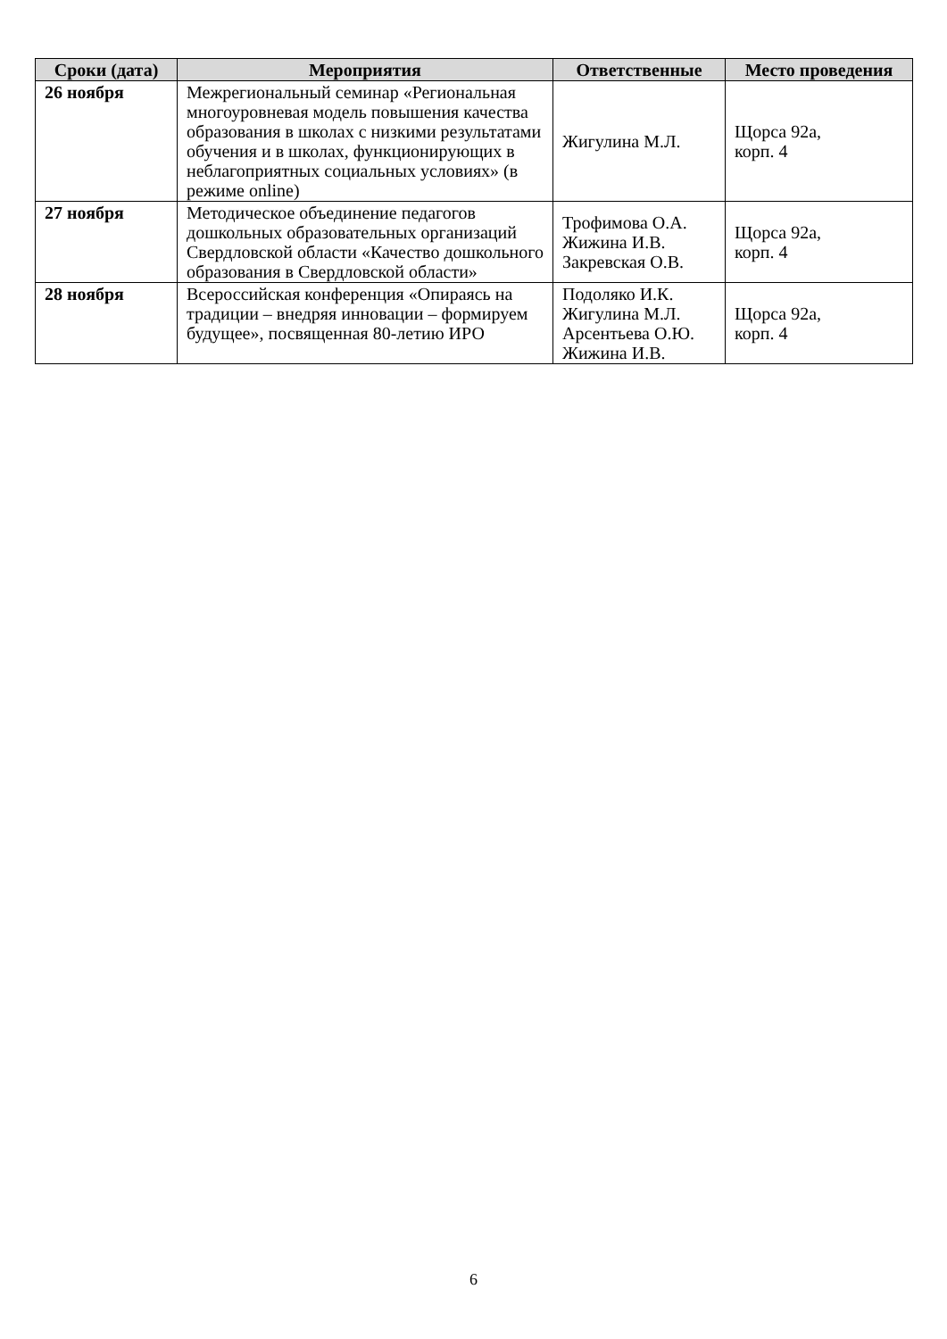| Сроки (дата) | Мероприятия | Ответственные | Место проведения |
| --- | --- | --- | --- |
| 26 ноября | Межрегиональный семинар «Региональная многоуровневая модель повышения качества образования в школах с низкими результатами обучения и в школах, функционирующих в неблагоприятных социальных условиях» (в режиме online) | Жигулина М.Л. | Щорса 92а, корп. 4 |
| 27 ноября | Методическое объединение педагогов дошкольных образовательных организаций Свердловской области «Качество дошкольного образования в Свердловской области» | Трофимова О.А. Жижина И.В. Закревская О.В. | Щорса 92а, корп. 4 |
| 28 ноября | Всероссийская конференция «Опираясь на традиции – внедряя инновации – формируем будущее», посвященная 80-летию ИРО | Подоляко И.К. Жигулина М.Л. Арсентьева О.Ю. Жижина И.В. | Щорса 92а, корп. 4 |
6